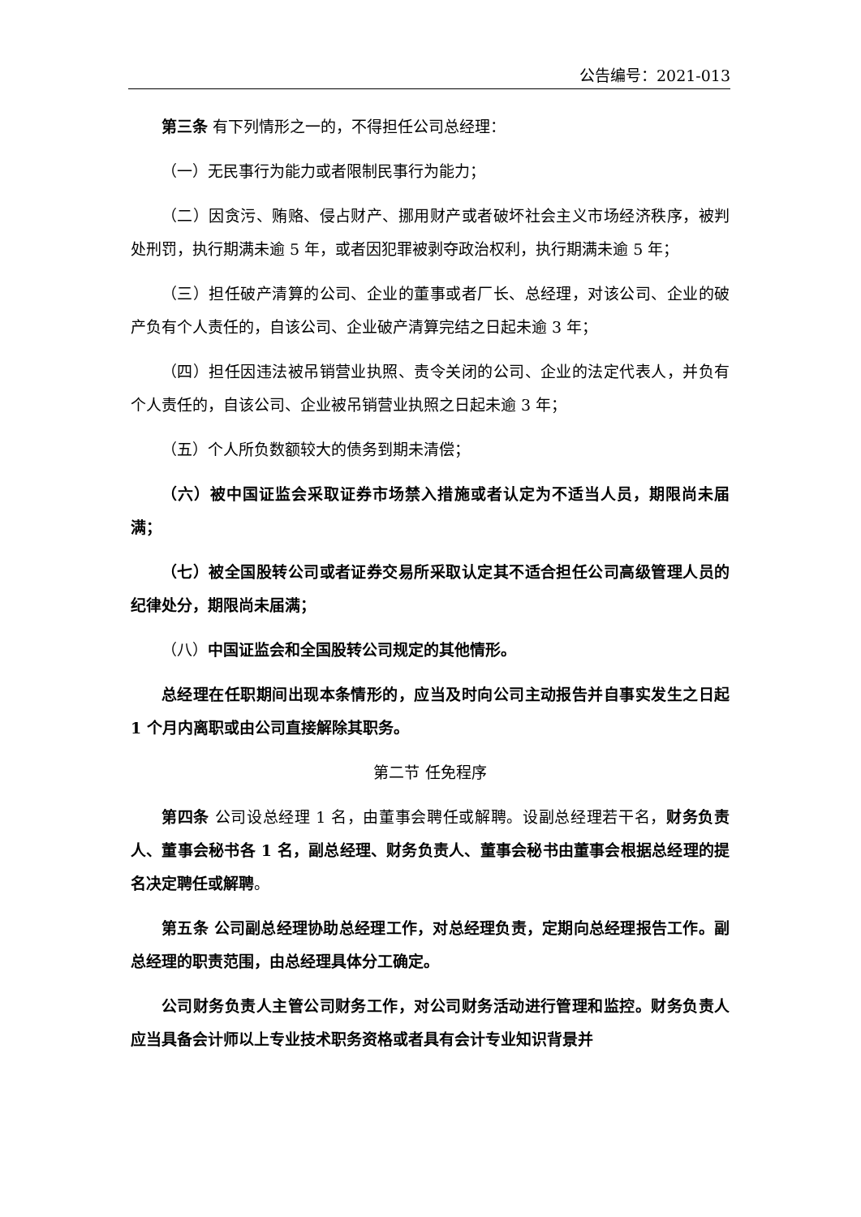公告编号：2021-013
第三条 有下列情形之一的，不得担任公司总经理：
（一）无民事行为能力或者限制民事行为能力；
（二）因贪污、贿赂、侵占财产、挪用财产或者破坏社会主义市场经济秩序，被判处刑罚，执行期满未逾 5 年，或者因犯罪被剥夺政治权利，执行期满未逾 5 年；
（三）担任破产清算的公司、企业的董事或者厂长、总经理，对该公司、企业的破产负有个人责任的，自该公司、企业破产清算完结之日起未逾 3 年；
（四）担任因违法被吊销营业执照、责令关闭的公司、企业的法定代表人，并负有个人责任的，自该公司、企业被吊销营业执照之日起未逾 3 年；
（五）个人所负数额较大的债务到期未清偿；
（六）被中国证监会采取证券市场禁入措施或者认定为不适当人员，期限尚未届满；
（七）被全国股转公司或者证券交易所采取认定其不适合担任公司高级管理人员的纪律处分，期限尚未届满；
（八）中国证监会和全国股转公司规定的其他情形。
总经理在任职期间出现本条情形的，应当及时向公司主动报告并自事实发生之日起 1 个月内离职或由公司直接解除其职务。
第二节 任免程序
第四条 公司设总经理 1 名，由董事会聘任或解聘。设副总经理若干名，财务负责人、董事会秘书各 1 名，副总经理、财务负责人、董事会秘书由董事会根据总经理的提名决定聘任或解聘。
第五条 公司副总经理协助总经理工作，对总经理负责，定期向总经理报告工作。副总经理的职责范围，由总经理具体分工确定。
公司财务负责人主管公司财务工作，对公司财务活动进行管理和监控。财务负责人应当具备会计师以上专业技术职务资格或者具有会计专业知识背景并